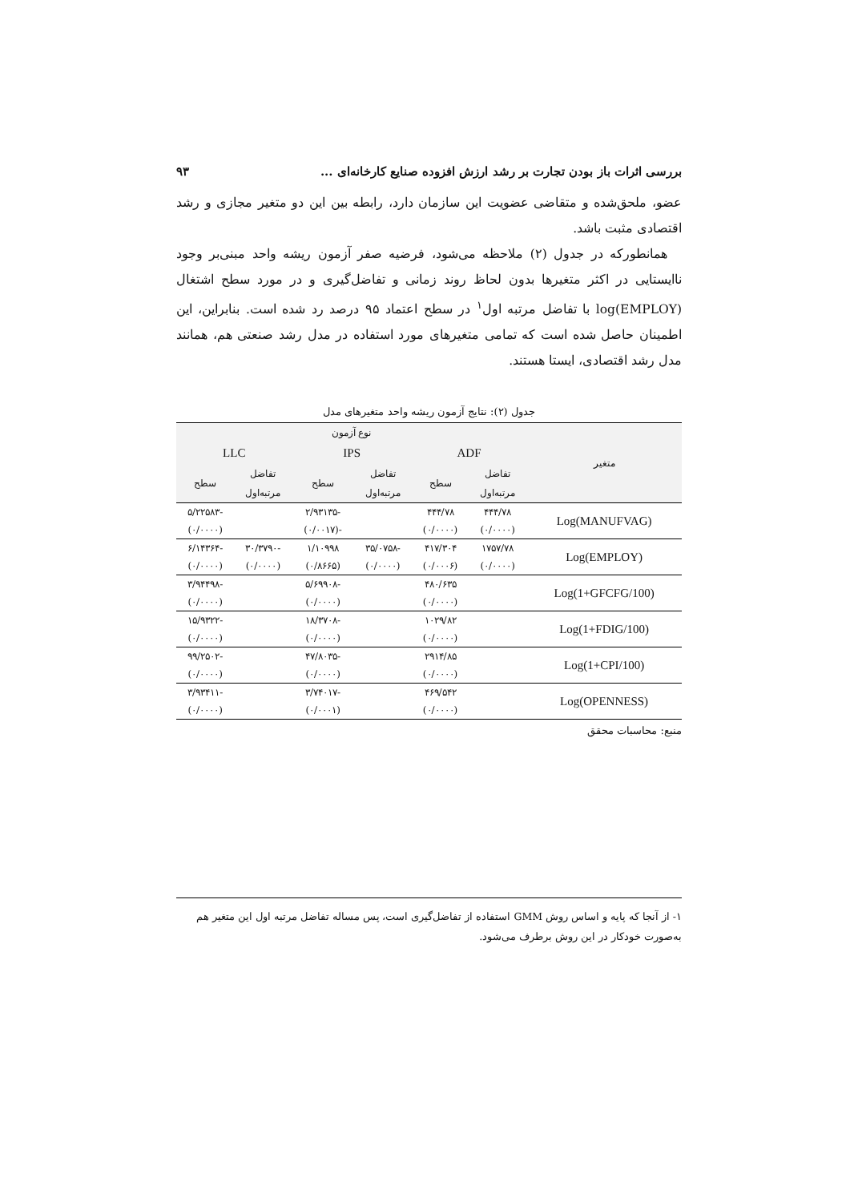بررسی اثرات باز بودن تجارت بر رشد ارزش افزوده صنایع کارخانه‌ای ... ۹۳
عضو، ملحق‌شده و متقاضی عضویت این سازمان دارد، رابطه بین این دو متغیر مجازی و رشد اقتصادی مثبت باشد.
همانطورکه در جدول (۲) ملاحظه می‌شود، فرضیه صفر آزمون ریشه واحد مبنی‌بر وجود ناایستایی در اکثر متغیرها بدون لحاظ روند زمانی و تفاضل‌گیری و در مورد سطح اشتغال (log(EMPLOY با تفاضل مرتبه اول<sup>۱</sup> در سطح اعتماد ۹۵ درصد رد شده است. بنابراین، این اطمینان حاصل شده است که تمامی متغیرهای مورد استفاده در مدل رشد صنعتی هم، همانند مدل رشد اقتصادی، ایستا هستند.
جدول (۲): نتایج آزمون ریشه واحد متغیرهای مدل
| متغیر | نوع آزمون | | | | | |
| --- | --- | --- | --- | --- | --- | --- |
| | ADF | | IPS | | LLC | |
| | تفاضل | سطح | تفاضل | سطح | تفاضل | سطح |
| | مرتبه‌اول | | مرتبه‌اول | | مرتبه‌اول | |
| Log(MANUFVAG) | ۴۴۴/۷۸ | ۴۴۴/۷۸ | | -۲/۹۳۱۳۵ | | -۵/۲۲۵۸۳ |
| | (۰/۰۰۰۰) | (۰/۰۰۰۰) | | -(۰/۰۰۱۷) | | (۰/۰۰۰۰) |
| Log(EMPLOY) | ۱۷۵۷/۷۸ | ۴۱۷/۳۰۴ | -۳۵/۰۷۵۸ | ۱/۱۰۹۹۸ | -۳۰/۳۷۹۰ | -۶/۱۴۳۶۴ |
| | (۰/۰۰۰۰) | (۰/۰۰۰۶) | (۰/۰۰۰۰) | (۰/۸۶۶۵) | (۰/۰۰۰۰) | (۰/۰۰۰۰) |
| Log(1+GFCFG/100) | | ۴۸۰/۶۳۵ | | -۵/۶۹۹۰۸ | | -۳/۹۴۴۹۸ |
| | | (۰/۰۰۰۰) | | (۰/۰۰۰۰) | | (۰/۰۰۰۰) |
| Log(1+FDIG/100) | | ۱۰۲۹/۸۲ | | -۱۸/۳۷۰۸ | | -۱۵/۹۳۲۲ |
| | | (۰/۰۰۰۰) | | (۰/۰۰۰۰) | | (۰/۰۰۰۰) |
| Log(1+CPI/100) | | ۲۹۱۴/۸۵ | | -۴۷/۸۰۳۵ | | -۹۹/۲۵۰۲ |
| | | (۰/۰۰۰۰) | | (۰/۰۰۰۰) | | (۰/۰۰۰۰) |
| Log(OPENNESS) | | ۴۶۹/۵۴۲ | | -۳/۷۴۰۱۷ | | -۳/۹۳۴۱۱ |
| | | (۰/۰۰۰۰) | | (۰/۰۰۰۱) | | (۰/۰۰۰۰) |
منبع: محاسبات محقق
۱- از آنجا که پایه و اساس روش GMM استفاده از تفاضل‌گیری است، پس مساله تفاضل مرتبه اول این متغیر هم به‌صورت خودکار در این روش برطرف می‌شود.